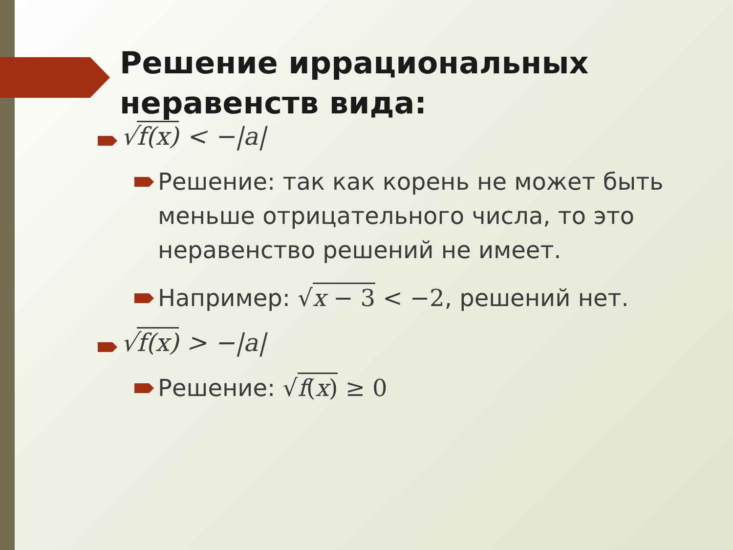Решение иррациональных неравенств вида:
√f(x) < −|a|
Решение: так как корень не может быть меньше отрицательного числа, то это неравенство решений не имеет.
Например: √x − 3 < −2, решений нет.
√f(x) > −|a|
Решение: √f(x) ≥ 0